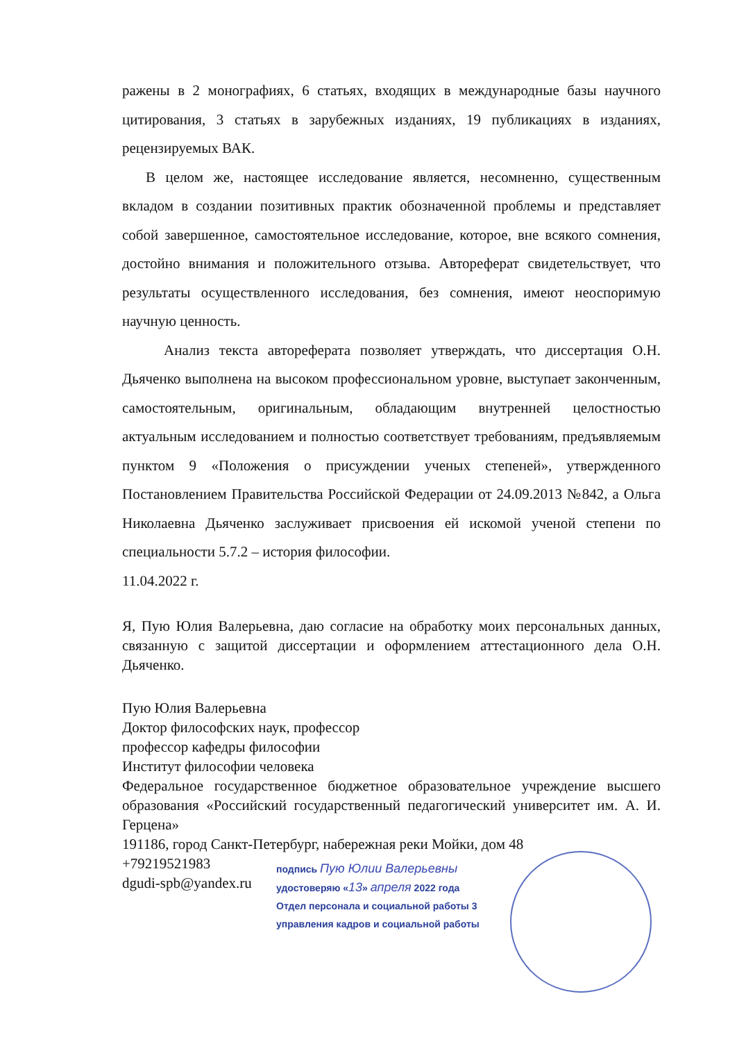ражены в 2 монографиях, 6 статьях, входящих в международные базы научного цитирования, 3 статьях в зарубежных изданиях, 19 публикациях в изданиях, рецензируемых ВАК.
В целом же, настоящее исследование является, несомненно, существенным вкладом в создании позитивных практик обозначенной проблемы и представляет собой завершенное, самостоятельное исследование, которое, вне всякого сомнения, достойно внимания и положительного отзыва. Автореферат свидетельствует, что результаты осуществленного исследования, без сомнения, имеют неоспоримую научную ценность.
Анализ текста автореферата позволяет утверждать, что диссертация О.Н. Дьяченко выполнена на высоком профессиональном уровне, выступает законченным, самостоятельным, оригинальным, обладающим внутренней целостностью актуальным исследованием и полностью соответствует требованиям, предъявляемым пунктом 9 «Положения о присуждении ученых степеней», утвержденного Постановлением Правительства Российской Федерации от 24.09.2013 №842, а Ольга Николаевна Дьяченко заслуживает присвоения ей искомой ученой степени по специальности 5.7.2 – история философии.
11.04.2022 г.
Я, Пую Юлия Валерьевна, даю согласие на обработку моих персональных данных, связанную с защитой диссертации и оформлением аттестационного дела О.Н. Дьяченко.
Пую Юлия Валерьевна
Доктор философских наук, профессор
профессор кафедры философии
Институт философии человека
Федеральное государственное бюджетное образовательное учреждение высшего образования «Российский государственный педагогический университет им. А. И. Герцена»
191186, город Санкт-Петербург, набережная реки Мойки, дом 48
+79219521983
dgudi-spb@yandex.ru
подпись Пую Юлии Валерьевны
удостоверяю «13» апреля 2022 года
Отдел персонала и социальной работы 3
управления кадров и социальной работы